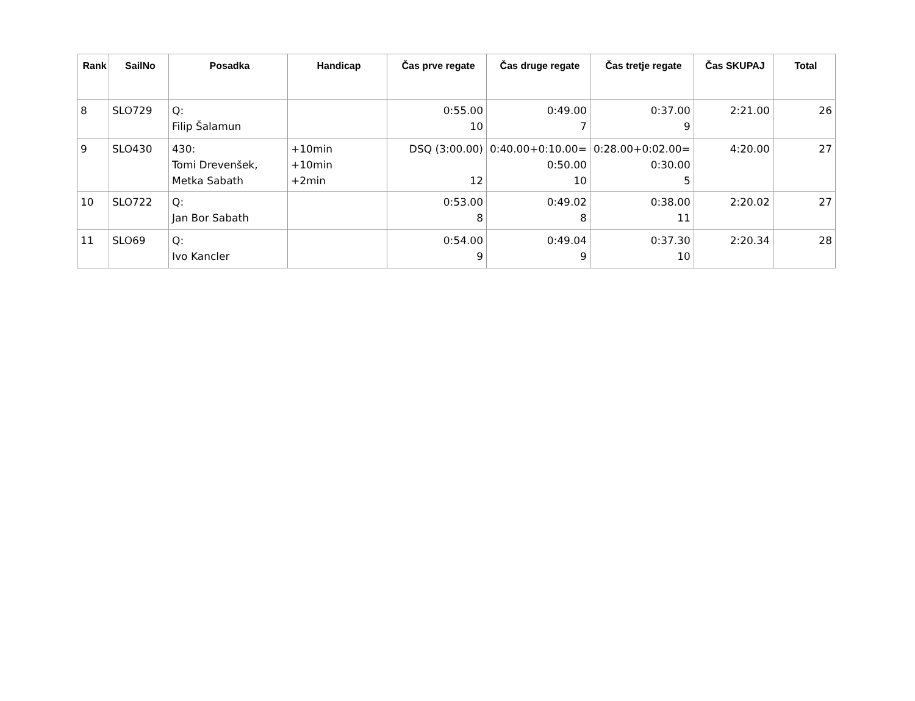| Rank | SailNo | Posadka | Handicap | Čas prve regate | Čas druge regate | Čas tretje regate | Čas SKUPAJ | Total |
| --- | --- | --- | --- | --- | --- | --- | --- | --- |
| 8 | SLO729 | Q: Filip Šalamun | | 0:55.00 10 | 0:49.00 7 | 0:37.00 9 | 2:21.00 | 26 |
| 9 | SLO430 | 430: Tomi Drevenšek, Metka Sabath | +10min +10min +2min | DSQ (3:00.00) 12 | 0:40.00+0:10.00= 0:50.00 10 | 0:28.00+0:02.00= 0:30.00 5 | 4:20.00 | 27 |
| 10 | SLO722 | Q: Jan Bor Sabath | | 0:53.00 8 | 0:49.02 8 | 0:38.00 11 | 2:20.02 | 27 |
| 11 | SLO69 | Q: Ivo Kancler | | 0:54.00 9 | 0:49.04 9 | 0:37.30 10 | 2:20.34 | 28 |